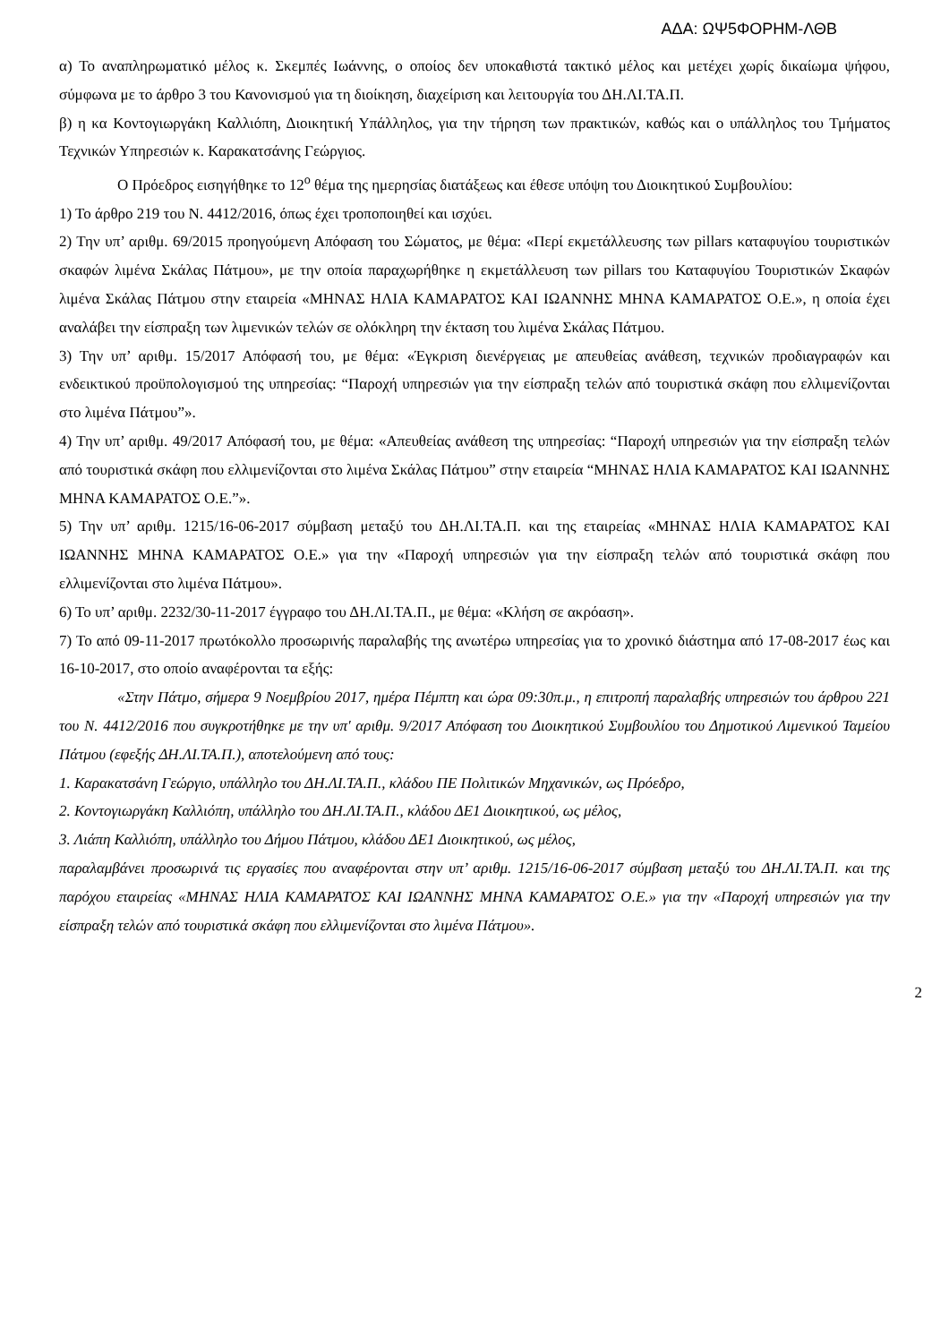ΑΔΑ: ΩΨ5ΦΟΡΗΜ-ΛΘΒ
α) Το αναπληρωματικό μέλος κ. Σκεμπές Ιωάννης, ο οποίος δεν υποκαθιστά τακτικό μέλος και μετέχει χωρίς δικαίωμα ψήφου, σύμφωνα με το άρθρο 3 του Κανονισμού για τη διοίκηση, διαχείριση και λειτουργία του ΔΗ.ΛΙ.ΤΑ.Π.
β) η κα Κοντογιωργάκη Καλλιόπη, Διοικητική Υπάλληλος, για την τήρηση των πρακτικών, καθώς και ο υπάλληλος του Τμήματος Τεχνικών Υπηρεσιών κ. Καρακατσάνης Γεώργιος.
Ο Πρόεδρος εισηγήθηκε το 12<sup>ο</sup> θέμα της ημερησίας διατάξεως και έθεσε υπόψη του Διοικητικού Συμβουλίου:
1) Το άρθρο 219 του Ν. 4412/2016, όπως έχει τροποποιηθεί και ισχύει.
2) Την υπ’ αριθμ. 69/2015 προηγούμενη Απόφαση του Σώματος, με θέμα: «Περί εκμετάλλευσης των pillars καταφυγίου τουριστικών σκαφών λιμένα Σκάλας Πάτμου», με την οποία παραχωρήθηκε η εκμετάλλευση των pillars του Καταφυγίου Τουριστικών Σκαφών λιμένα Σκάλας Πάτμου στην εταιρεία «ΜΗΝΑΣ ΗΛΙΑ ΚΑΜΑΡΑΤΟΣ ΚΑΙ ΙΩΑΝΝΗΣ ΜΗΝΑ ΚΑΜΑΡΑΤΟΣ Ο.Ε.», η οποία έχει αναλάβει την είσπραξη των λιμενικών τελών σε ολόκληρη την έκταση του λιμένα Σκάλας Πάτμου.
3) Την υπ’ αριθμ. 15/2017 Απόφασή του, με θέμα: «Έγκριση διενέργειας με απευθείας ανάθεση, τεχνικών προδιαγραφών και ενδεικτικού προϋπολογισμού της υπηρεσίας: “Παροχή υπηρεσιών για την είσπραξη τελών από τουριστικά σκάφη που ελλιμενίζονται στο λιμένα Πάτμου”».
4) Την υπ’ αριθμ. 49/2017 Απόφασή του, με θέμα: «Απευθείας ανάθεση της υπηρεσίας: “Παροχή υπηρεσιών για την είσπραξη τελών από τουριστικά σκάφη που ελλιμενίζονται στο λιμένα Σκάλας Πάτμου” στην εταιρεία “ΜΗΝΑΣ ΗΛΙΑ ΚΑΜΑΡΑΤΟΣ ΚΑΙ ΙΩΑΝΝΗΣ ΜΗΝΑ ΚΑΜΑΡΑΤΟΣ Ο.Ε.”».
5) Την υπ’ αριθμ. 1215/16-06-2017 σύμβαση μεταξύ του ΔΗ.ΛΙ.ΤΑ.Π. και της εταιρείας «ΜΗΝΑΣ ΗΛΙΑ ΚΑΜΑΡΑΤΟΣ ΚΑΙ ΙΩΑΝΝΗΣ ΜΗΝΑ ΚΑΜΑΡΑΤΟΣ Ο.Ε.» για την «Παροχή υπηρεσιών για την είσπραξη τελών από τουριστικά σκάφη που ελλιμενίζονται στο λιμένα Πάτμου».
6) Το υπ’ αριθμ. 2232/30-11-2017 έγγραφο του ΔΗ.ΛΙ.ΤΑ.Π., με θέμα: «Κλήση σε ακρόαση».
7) Το από 09-11-2017 πρωτόκολλο προσωρινής παραλαβής της ανωτέρω υπηρεσίας για το χρονικό διάστημα από 17-08-2017 έως και 16-10-2017, στο οποίο αναφέρονται τα εξής:
«Στην Πάτμο, σήμερα 9 Νοεμβρίου 2017, ημέρα Πέμπτη και ώρα 09:30π.μ., η επιτροπή παραλαβής υπηρεσιών του άρθρου 221 του Ν. 4412/2016 που συγκροτήθηκε με την υπ' αριθμ. 9/2017 Απόφαση του Διοικητικού Συμβουλίου του Δημοτικού Λιμενικού Ταμείου Πάτμου (εφεξής ΔΗ.ΛΙ.ΤΑ.Π.), αποτελούμενη από τους:
1. Καρακατσάνη Γεώργιο, υπάλληλο του ΔΗ.ΛΙ.ΤΑ.Π., κλάδου ΠΕ Πολιτικών Μηχανικών, ως Πρόεδρο,
2. Κοντογιωργάκη Καλλιόπη, υπάλληλο του ΔΗ.ΛΙ.ΤΑ.Π., κλάδου ΔΕ1 Διοικητικού, ως μέλος,
3. Λιάπη Καλλιόπη, υπάλληλο του Δήμου Πάτμου, κλάδου ΔΕ1 Διοικητικού, ως μέλος,
παραλαμβάνει προσωρινά τις εργασίες που αναφέρονται στην υπ’ αριθμ. 1215/16-06-2017 σύμβαση μεταξύ του ΔΗ.ΛΙ.ΤΑ.Π. και της παρόχου εταιρείας «ΜΗΝΑΣ ΗΛΙΑ ΚΑΜΑΡΑΤΟΣ ΚΑΙ ΙΩΑΝΝΗΣ ΜΗΝΑ ΚΑΜΑΡΑΤΟΣ Ο.Ε.» για την «Παροχή υπηρεσιών για την είσπραξη τελών από τουριστικά σκάφη που ελλιμενίζονται στο λιμένα Πάτμου».
2